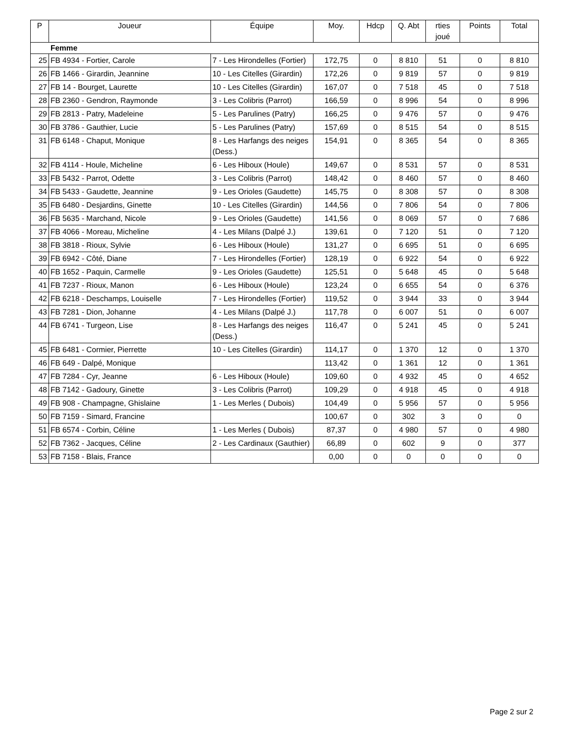| P | Joueur | Équipe | Moy. | Hdcp | Q. Abt | rties joué | Points | Total |
| --- | --- | --- | --- | --- | --- | --- | --- | --- |
| Femme | | | | | | | | |
| 25 | FB 4934 - Fortier, Carole | 7 - Les Hirondelles (Fortier) | 172,75 | 0 | 8 810 | 51 | 0 | 8 810 |
| 26 | FB 1466 - Girardin, Jeannine | 10 - Les Citelles (Girardin) | 172,26 | 0 | 9 819 | 57 | 0 | 9 819 |
| 27 | FB 14 - Bourget, Laurette | 10 - Les Citelles (Girardin) | 167,07 | 0 | 7 518 | 45 | 0 | 7 518 |
| 28 | FB 2360 - Gendron, Raymonde | 3 - Les Colibris (Parrot) | 166,59 | 0 | 8 996 | 54 | 0 | 8 996 |
| 29 | FB 2813 - Patry, Madeleine | 5 - Les Parulines (Patry) | 166,25 | 0 | 9 476 | 57 | 0 | 9 476 |
| 30 | FB 3786 - Gauthier, Lucie | 5 - Les Parulines (Patry) | 157,69 | 0 | 8 515 | 54 | 0 | 8 515 |
| 31 | FB 6148 - Chaput, Monique | 8 - Les Harfangs des neiges (Dess.) | 154,91 | 0 | 8 365 | 54 | 0 | 8 365 |
| 32 | FB 4114 - Houle, Micheline | 6 - Les Hiboux (Houle) | 149,67 | 0 | 8 531 | 57 | 0 | 8 531 |
| 33 | FB 5432 - Parrot, Odette | 3 - Les Colibris (Parrot) | 148,42 | 0 | 8 460 | 57 | 0 | 8 460 |
| 34 | FB 5433 - Gaudette, Jeannine | 9 - Les Orioles (Gaudette) | 145,75 | 0 | 8 308 | 57 | 0 | 8 308 |
| 35 | FB 6480 - Desjardins, Ginette | 10 - Les Citelles (Girardin) | 144,56 | 0 | 7 806 | 54 | 0 | 7 806 |
| 36 | FB 5635 - Marchand, Nicole | 9 - Les Orioles (Gaudette) | 141,56 | 0 | 8 069 | 57 | 0 | 7 686 |
| 37 | FB 4066 - Moreau, Micheline | 4 - Les Milans (Dalpé J.) | 139,61 | 0 | 7 120 | 51 | 0 | 7 120 |
| 38 | FB 3818 - Rioux, Sylvie | 6 - Les Hiboux (Houle) | 131,27 | 0 | 6 695 | 51 | 0 | 6 695 |
| 39 | FB 6942 - Côté, Diane | 7 - Les Hirondelles (Fortier) | 128,19 | 0 | 6 922 | 54 | 0 | 6 922 |
| 40 | FB 1652 - Paquin, Carmelle | 9 - Les Orioles (Gaudette) | 125,51 | 0 | 5 648 | 45 | 0 | 5 648 |
| 41 | FB 7237 - Rioux, Manon | 6 - Les Hiboux (Houle) | 123,24 | 0 | 6 655 | 54 | 0 | 6 376 |
| 42 | FB 6218 - Deschamps, Louiselle | 7 - Les Hirondelles (Fortier) | 119,52 | 0 | 3 944 | 33 | 0 | 3 944 |
| 43 | FB 7281 - Dion, Johanne | 4 - Les Milans (Dalpé J.) | 117,78 | 0 | 6 007 | 51 | 0 | 6 007 |
| 44 | FB 6741 - Turgeon, Lise | 8 - Les Harfangs des neiges (Dess.) | 116,47 | 0 | 5 241 | 45 | 0 | 5 241 |
| 45 | FB 6481 - Cormier, Pierrette | 10 - Les Citelles (Girardin) | 114,17 | 0 | 1 370 | 12 | 0 | 1 370 |
| 46 | FB 649 - Dalpé, Monique | | 113,42 | 0 | 1 361 | 12 | 0 | 1 361 |
| 47 | FB 7284 - Cyr, Jeanne | 6 - Les Hiboux (Houle) | 109,60 | 0 | 4 932 | 45 | 0 | 4 652 |
| 48 | FB 7142 - Gadoury, Ginette | 3 - Les Colibris (Parrot) | 109,29 | 0 | 4 918 | 45 | 0 | 4 918 |
| 49 | FB 908 - Champagne, Ghislaine | 1 - Les Merles ( Dubois) | 104,49 | 0 | 5 956 | 57 | 0 | 5 956 |
| 50 | FB 7159 - Simard, Francine | | 100,67 | 0 | 302 | 3 | 0 | 0 |
| 51 | FB 6574 - Corbin, Céline | 1 - Les Merles ( Dubois) | 87,37 | 0 | 4 980 | 57 | 0 | 4 980 |
| 52 | FB 7362 - Jacques, Céline | 2 - Les Cardinaux (Gauthier) | 66,89 | 0 | 602 | 9 | 0 | 377 |
| 53 | FB 7158 - Blais, France | | 0,00 | 0 | 0 | 0 | 0 | 0 |
Page 2 sur 2